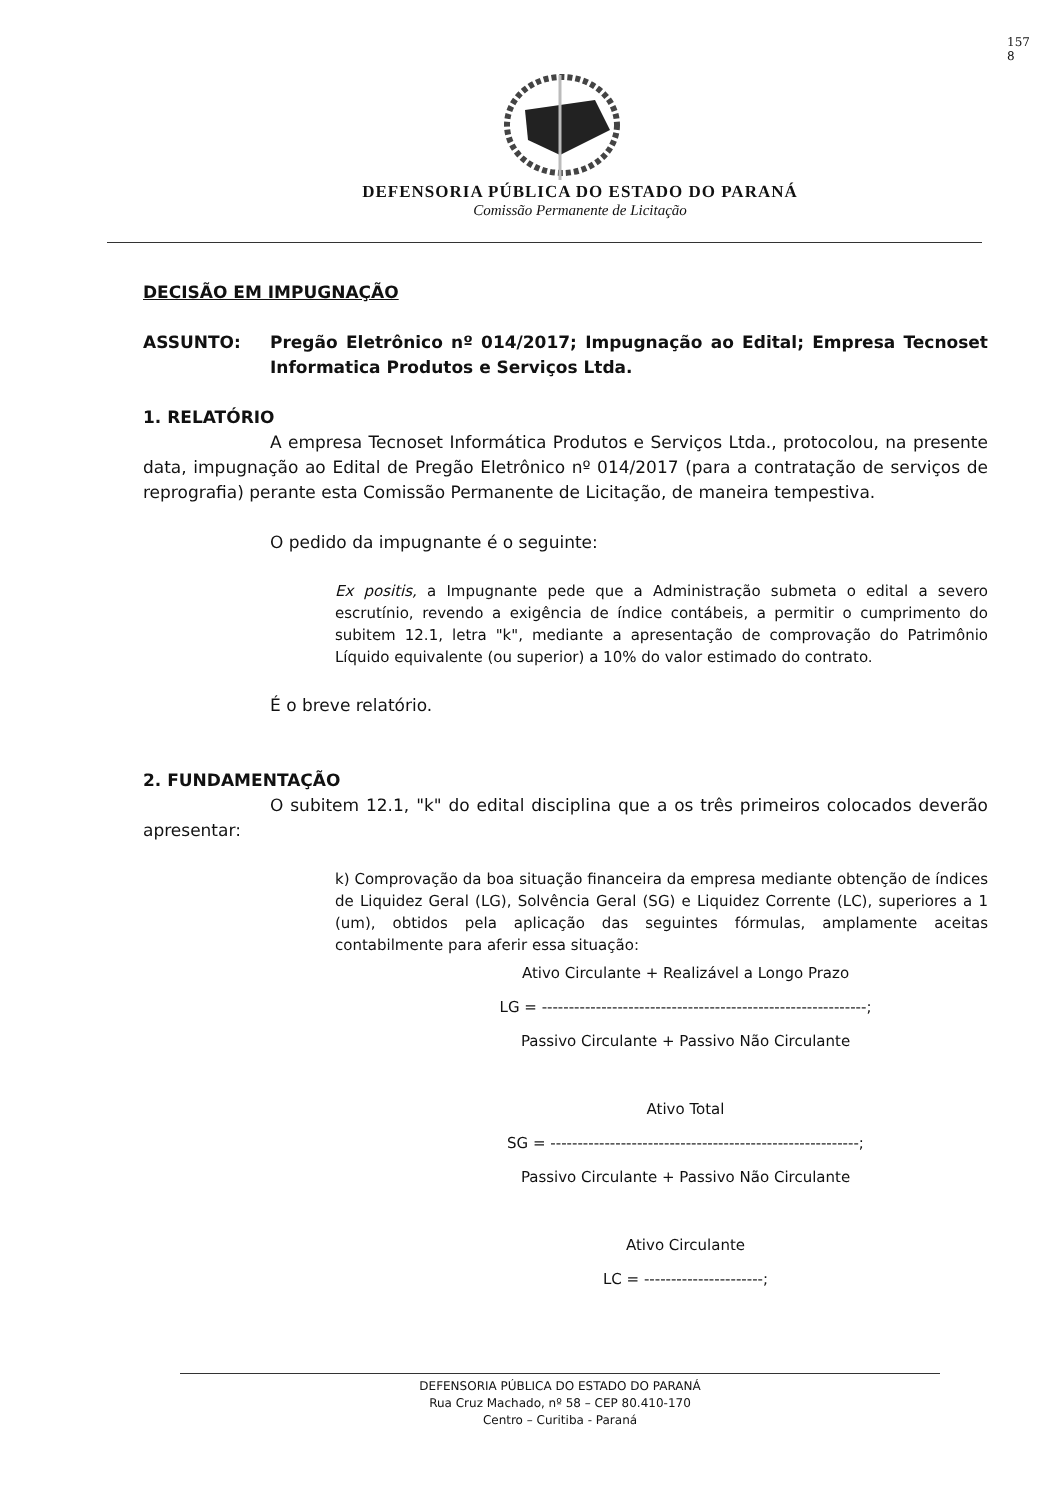157
8
DEFENSORIA PÚBLICA DO ESTADO DO PARANÁ
Comissão Permanente de Licitação
DECISÃO EM IMPUGNAÇÃO
ASSUNTO: Pregão Eletrônico nº 014/2017; Impugnação ao Edital; Empresa Tecnoset Informatica Produtos e Serviços Ltda.
1. RELATÓRIO
A empresa Tecnoset Informática Produtos e Serviços Ltda., protocolou, na presente data, impugnação ao Edital de Pregão Eletrônico nº 014/2017 (para a contratação de serviços de reprografia) perante esta Comissão Permanente de Licitação, de maneira tempestiva.
O pedido da impugnante é o seguinte:
Ex positis, a Impugnante pede que a Administração submeta o edital a severo escrutínio, revendo a exigência de índice contábeis, a permitir o cumprimento do subitem 12.1, letra "k", mediante a apresentação de comprovação do Patrimônio Líquido equivalente (ou superior) a 10% do valor estimado do contrato.
É o breve relatório.
2. FUNDAMENTAÇÃO
O subitem 12.1, "k" do edital disciplina que a os três primeiros colocados deverão apresentar:
k) Comprovação da boa situação financeira da empresa mediante obtenção de índices de Liquidez Geral (LG), Solvência Geral (SG) e Liquidez Corrente (LC), superiores a 1 (um), obtidos pela aplicação das seguintes fórmulas, amplamente aceitas contabilmente para aferir essa situação:
Ativo Circulante + Realizável a Longo Prazo
LG = ------------------------------------------------------------;
Passivo Circulante + Passivo Não Circulante
Ativo Total
SG = ---------------------------------------------------------;
Passivo Circulante + Passivo Não Circulante
Ativo Circulante
LC = ----------------------;
DEFENSORIA PÚBLICA DO ESTADO DO PARANÁ
Rua Cruz Machado, nº 58 – CEP 80.410-170
Centro – Curitiba - Paraná